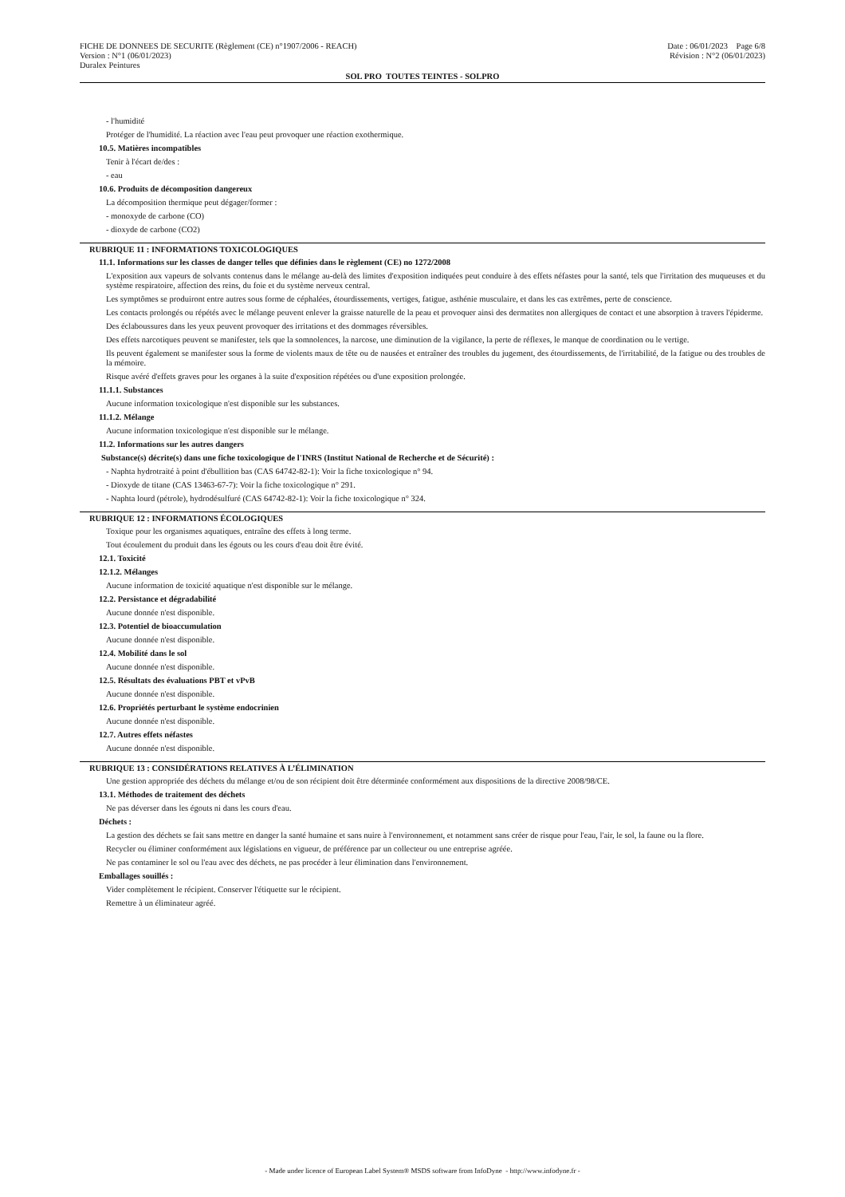FICHE DE DONNEES DE SECURITE (Règlement (CE) n°1907/2006 - REACH)
Version : N°1 (06/01/2023)
Duralex Peintures
Date : 06/01/2023 Page 6/8
Révision : N°2 (06/01/2023)
SOL PRO TOUTES TEINTES - SOLPRO
- l'humidité
Protéger de l'humidité. La réaction avec l'eau peut provoquer une réaction exothermique.
10.5. Matières incompatibles
Tenir à l'écart de/des :
- eau
10.6. Produits de décomposition dangereux
La décomposition thermique peut dégager/former :
- monoxyde de carbone (CO)
- dioxyde de carbone (CO2)
RUBRIQUE 11 : INFORMATIONS TOXICOLOGIQUES
11.1. Informations sur les classes de danger telles que définies dans le règlement (CE) no 1272/2008
L'exposition aux vapeurs de solvants contenus dans le mélange au-delà des limites d'exposition indiquées peut conduire à des effets néfastes pour la santé, tels que l'irritation des muqueuses et du système respiratoire, affection des reins, du foie et du système nerveux central.
Les symptômes se produiront entre autres sous forme de céphalées, étourdissements, vertiges, fatigue, asthénie musculaire, et dans les cas extrêmes, perte de conscience.
Les contacts prolongés ou répétés avec le mélange peuvent enlever la graisse naturelle de la peau et provoquer ainsi des dermatites non allergiques de contact et une absorption à travers l'épiderme.
Des éclaboussures dans les yeux peuvent provoquer des irritations et des dommages réversibles.
Des effets narcotiques peuvent se manifester, tels que la somnolences, la narcose, une diminution de la vigilance, la perte de réflexes, le manque de coordination ou le vertige.
Ils peuvent également se manifester sous la forme de violents maux de tête ou de nausées et entraîner des troubles du jugement, des étourdissements, de l'irritabilité, de la fatigue ou des troubles de la mémoire.
Risque avéré d'effets graves pour les organes à la suite d'exposition répétées ou d'une exposition prolongée.
11.1.1. Substances
Aucune information toxicologique n'est disponible sur les substances.
11.1.2. Mélange
Aucune information toxicologique n'est disponible sur le mélange.
11.2. Informations sur les autres dangers
Substance(s) décrite(s) dans une fiche toxicologique de l'INRS (Institut National de Recherche et de Sécurité) :
- Naphta hydrotraité à point d'ébullition bas (CAS 64742-82-1): Voir la fiche toxicologique n° 94.
- Dioxyde de titane (CAS 13463-67-7): Voir la fiche toxicologique n° 291.
- Naphta lourd (pétrole), hydrodésulfuré (CAS 64742-82-1): Voir la fiche toxicologique n° 324.
RUBRIQUE 12 : INFORMATIONS ÉCOLOGIQUES
Toxique pour les organismes aquatiques, entraîne des effets à long terme.
Tout écoulement du produit dans les égouts ou les cours d'eau doit être évité.
12.1. Toxicité
12.1.2. Mélanges
Aucune information de toxicité aquatique n'est disponible sur le mélange.
12.2. Persistance et dégradabilité
Aucune donnée n'est disponible.
12.3. Potentiel de bioaccumulation
Aucune donnée n'est disponible.
12.4. Mobilité dans le sol
Aucune donnée n'est disponible.
12.5. Résultats des évaluations PBT et vPvB
Aucune donnée n'est disponible.
12.6. Propriétés perturbant le système endocrinien
Aucune donnée n'est disponible.
12.7. Autres effets néfastes
Aucune donnée n'est disponible.
RUBRIQUE 13 : CONSIDÉRATIONS RELATIVES À L’ÉLIMINATION
Une gestion appropriée des déchets du mélange et/ou de son récipient doit être déterminée conformément aux dispositions de la directive 2008/98/CE.
13.1. Méthodes de traitement des déchets
Ne pas déverser dans les égouts ni dans les cours d'eau.
Déchets :
La gestion des déchets se fait sans mettre en danger la santé humaine et sans nuire à l'environnement, et notamment sans créer de risque pour l'eau, l'air, le sol, la faune ou la flore.
Recycler ou éliminer conformément aux législations en vigueur, de préférence par un collecteur ou une entreprise agréée.
Ne pas contaminer le sol ou l'eau avec des déchets, ne pas procéder à leur élimination dans l'environnement.
Emballages souillés :
Vider complètement le récipient. Conserver l'étiquette sur le récipient.
Remettre à un éliminateur agréé.
- Made under licence of European Label System® MSDS software from InfoDyne - http://www.infodyne.fr -